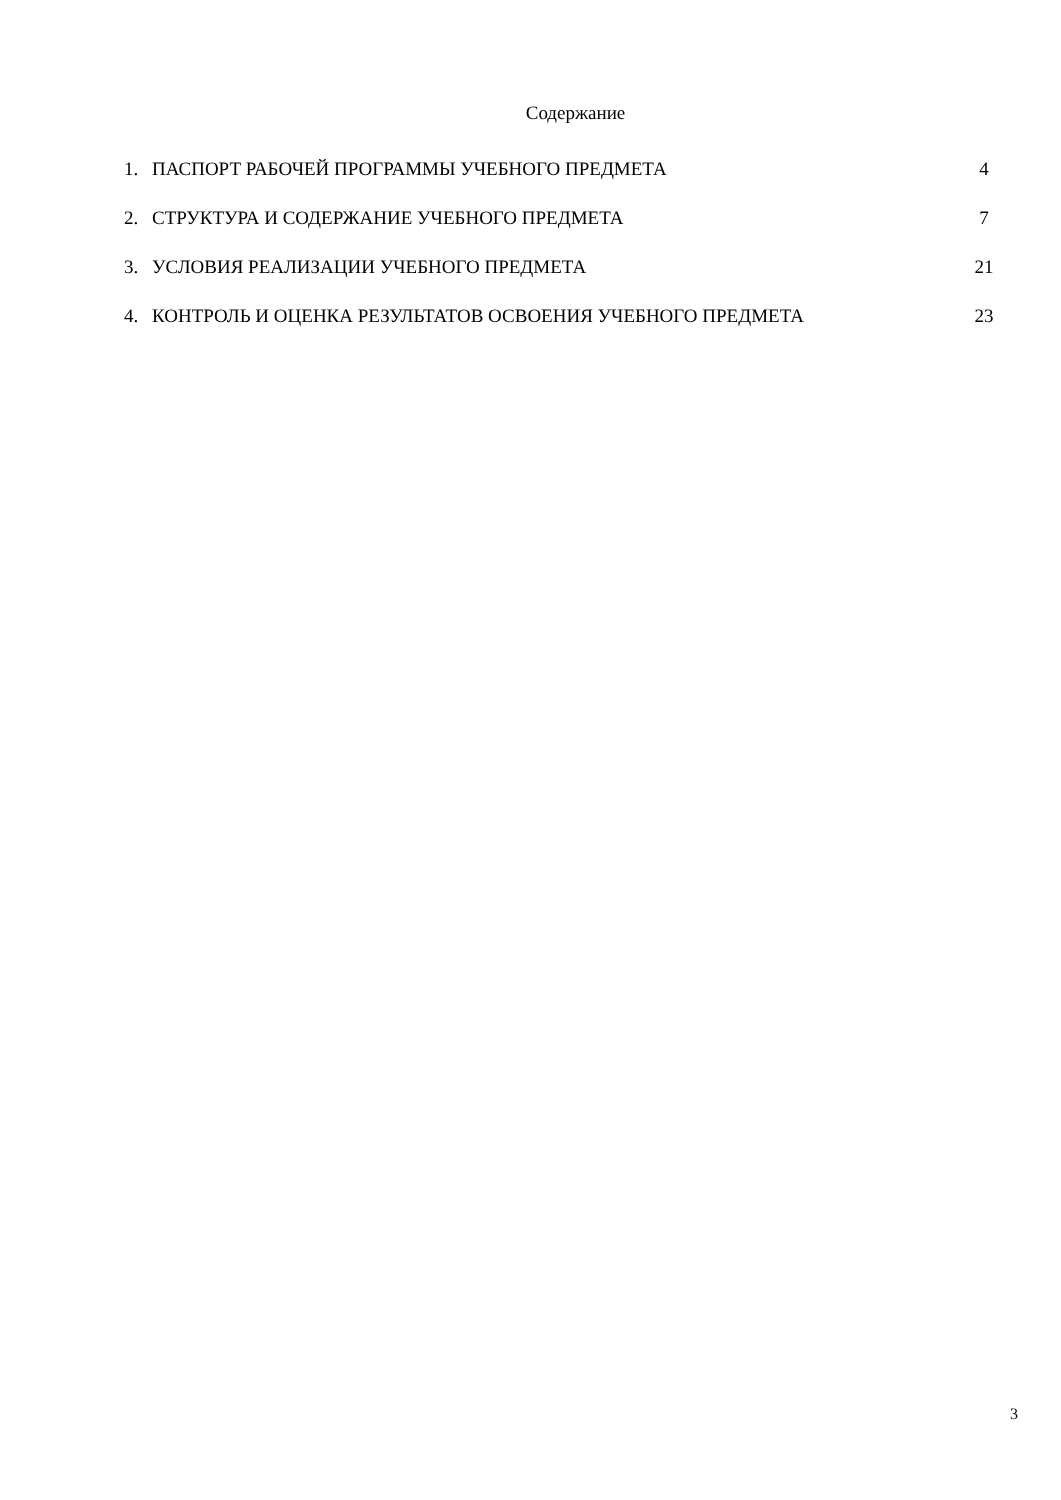Содержание
| 1. | ПАСПОРТ РАБОЧЕЙ ПРОГРАММЫ УЧЕБНОГО ПРЕДМЕТА | 4 |
| 2. | СТРУКТУРА И СОДЕРЖАНИЕ УЧЕБНОГО ПРЕДМЕТА | 7 |
| 3. | УСЛОВИЯ РЕАЛИЗАЦИИ УЧЕБНОГО ПРЕДМЕТА | 21 |
| 4. | КОНТРОЛЬ И ОЦЕНКА РЕЗУЛЬТАТОВ ОСВОЕНИЯ УЧЕБНОГО ПРЕДМЕТА | 23 |
3